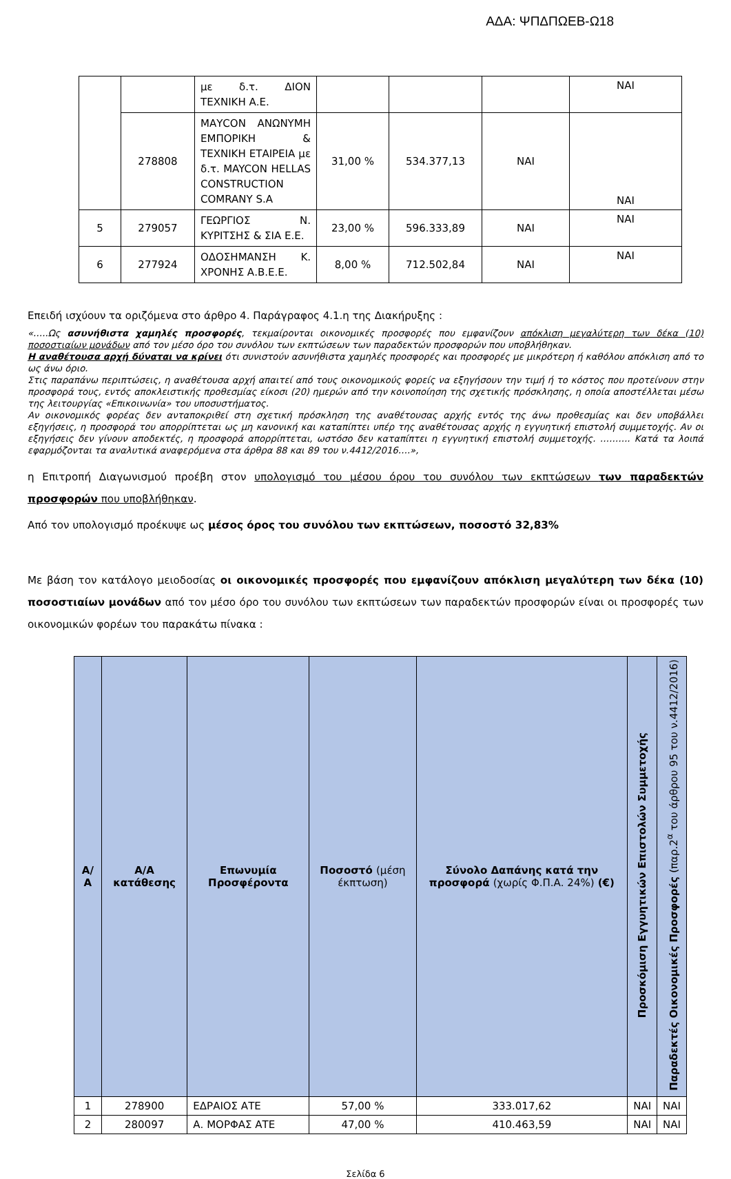ΑΔΑ: ΨΠΔΠΩΕΒ-Ω18
| | | με δ.τ. ΔΙΟΝ ΤΕΧΝΙΚΗ Α.Ε. | | | | ΝΑΙ |
| | 278808 | ΜΑΥCON ΑΝΩΝΥΜΗ ΕΜΠΟΡΙΚΗ & ΤΕΧΝΙΚΗ ΕΤΑΙΡΕΙΑ με δ.τ. MAYCON HELLAS CONSTRUCTION COMRANY S.A | 31,00 % | 534.377,13 | ΝΑΙ | ΝΑΙ |
| 5 | 279057 | ΓΕΩΡΓΙΟΣ Ν. ΚΥΡΙΤΣΗΣ & ΣΙΑ Ε.Ε. | 23,00 % | 596.333,89 | ΝΑΙ | ΝΑΙ |
| 6 | 277924 | ΟΔΟΣΗΜΑΝΣΗ Κ. ΧΡΟΝΗΣ Α.Β.Ε.Ε. | 8,00 % | 712.502,84 | ΝΑΙ | ΝΑΙ |
Επειδή ισχύουν τα οριζόμενα στο άρθρο 4. Παράγραφος 4.1.η της Διακήρυξης :
«…..Ως ασυνήθιστα χαμηλές προσφορές, τεκμαίρονται οικονομικές προσφορές που εμφανίζουν απόκλιση μεγαλύτερη των δέκα (10) ποσοστιαίων μονάδων από τον μέσο όρο του συνόλου των εκπτώσεων των παραδεκτών προσφορών που υποβλήθηκαν.
Η αναθέτουσα αρχή δύναται να κρίνει ότι συνιστούν ασυνήθιστα χαμηλές προσφορές και προσφορές με μικρότερη ή καθόλου απόκλιση από το ως άνω όριο.
Στις παραπάνω περιπτώσεις, η αναθέτουσα αρχή απαιτεί από τους οικονομικούς φορείς να εξηγήσουν την τιμή ή το κόστος που προτείνουν στην προσφορά τους, εντός αποκλειστικής προθεσμίας είκοσι (20) ημερών από την κοινοποίηση της σχετικής πρόσκλησης, η οποία αποστέλλεται μέσω της λειτουργίας «Επικοινωνία» του υποσυστήματος.
Αν οικονομικός φορέας δεν ανταποκριθεί στη σχετική πρόσκληση της αναθέτουσας αρχής εντός της άνω προθεσμίας και δεν υποβάλλει εξηγήσεις, η προσφορά του απορρίπτεται ως μη κανονική και καταπίπτει υπέρ της αναθέτουσας αρχής η εγγυητική επιστολή συμμετοχής. Αν οι εξηγήσεις δεν γίνουν αποδεκτές, η προσφορά απορρίπτεται, ωστόσο δεν καταπίπτει η εγγυητική επιστολή συμμετοχής. ………. Κατά τα λοιπά εφαρμόζονται τα αναλυτικά αναφερόμενα στα άρθρα 88 και 89 του ν.4412/2016….»,
η Επιτροπή Διαγωνισμού προέβη στον υπολογισμό του μέσου όρου του συνόλου των εκπτώσεων των παραδεκτών προσφορών που υποβλήθηκαν.
Από τον υπολογισμό προέκυψε ως μέσος όρος του συνόλου των εκπτώσεων, ποσοστό 32,83%
Με βάση τον κατάλογο μειοδοσίας οι οικονομικές προσφορές που εμφανίζουν απόκλιση μεγαλύτερη των δέκα (10) ποσοστιαίων μονάδων από τον μέσο όρο του συνόλου των εκπτώσεων των παραδεκτών προσφορών είναι οι προσφορές των οικονομικών φορέων του παρακάτω πίνακα :
| Α/Α | Α/Α κατάθεσης | Επωνυμία Προσφέροντα | Ποσοστό (μέση έκπτωση) | Σύνολο Δαπάνης κατά την προσφορά (χωρίς Φ.Π.Α. 24%) (€) | Προσκόμιση Εγγυητικών Επιστολών Συμμετοχής | Παραδεκτές Οικονομικές Προσφορές (παρ.2<sup>α</sup> του άρθρου 95 του ν.4412/2016) |
| --- | --- | --- | --- | --- | --- | --- |
| 1 | 278900 | ΕΔΡΑΙΟΣ ΑΤΕ | 57,00 % | 333.017,62 | ΝΑΙ | ΝΑΙ |
| 2 | 280097 | Α. ΜΟΡΦΑΣ ΑΤΕ | 47,00 % | 410.463,59 | ΝΑΙ | ΝΑΙ |
Σελίδα 6